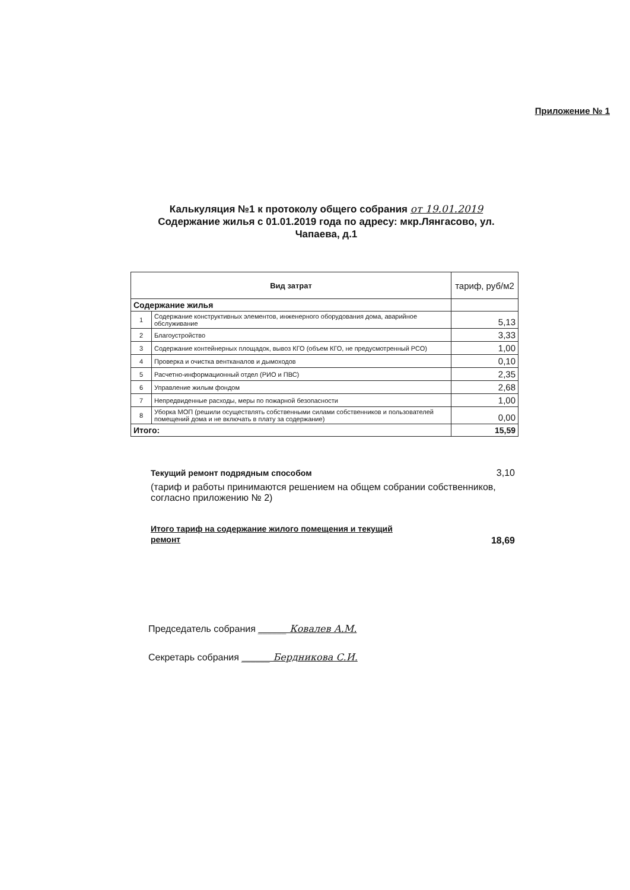Приложение № 1
Калькуляция №1 к протоколу общего собрания от 19.01.2019
Содержание жилья с 01.01.2019 года по адресу: мкр.Лянгасово, ул. Чапаева, д.1
| Вид затрат | | тариф, руб/м2 |
| --- | --- | --- |
| Содержание жилья | | |
| 1 | Содержание конструктивных элементов, инженерного оборудования дома, аварийное обслуживание | 5,13 |
| 2 | Благоустройство | 3,33 |
| 3 | Содержание контейнерных площадок, вывоз КГО (объем КГО, не предусмотренный РСО) | 1,00 |
| 4 | Проверка и очистка вентканалов и дымоходов | 0,10 |
| 5 | Расчетно-информационный отдел (РИО и ПВС) | 2,35 |
| 6 | Управление жилым фондом | 2,68 |
| 7 | Непредвиденные расходы, меры по пожарной безопасности | 1,00 |
| 8 | Уборка МОП (решили осуществлять собственными силами собственников и пользователей помещений дома и не включать в плату за содержание) | 0,00 |
| Итого: | | 15,59 |
Текущий ремонт подрядным способом 3,10
(тариф и работы принимаются решением на общем собрании собственников, согласно приложению № 2)
Итого тариф на содержание жилого помещения и текущий
ремонт
18,69
Председатель собрания ______ Ковалев А.М.
Секретарь собрания ______ Бердникова С.И.